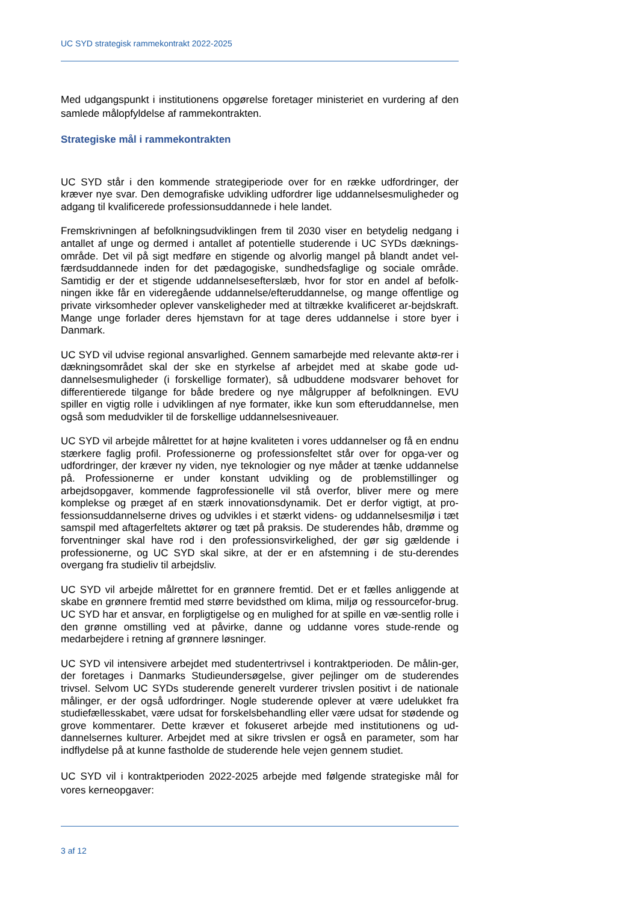UC SYD strategisk rammekontrakt 2022-2025
Med udgangspunkt i institutionens opgørelse foretager ministeriet en vurdering af den samlede målopfyldelse af rammekontrakten.
Strategiske mål i rammekontrakten
UC SYD står i den kommende strategiperiode over for en række udfordringer, der kræver nye svar. Den demografiske udvikling udfordrer lige uddannelsesmuligheder og adgang til kvalificerede professionsuddannede i hele landet.
Fremskrivningen af befolkningsudviklingen frem til 2030 viser en betydelig nedgang i antallet af unge og dermed i antallet af potentielle studerende i UC SYDs dæknings-område. Det vil på sigt medføre en stigende og alvorlig mangel på blandt andet vel-færdsuddannede inden for det pædagogiske, sundhedsfaglige og sociale område. Samtidig er der et stigende uddannelsesefterslæb, hvor for stor en andel af befolk-ningen ikke får en videregående uddannelse/efteruddannelse, og mange offentlige og private virksomheder oplever vanskeligheder med at tiltrække kvalificeret ar-bejdskraft. Mange unge forlader deres hjemstavn for at tage deres uddannelse i store byer i Danmark.
UC SYD vil udvise regional ansvarlighed. Gennem samarbejde med relevante aktø-rer i dækningsområdet skal der ske en styrkelse af arbejdet med at skabe gode ud-dannelsesmuligheder (i forskellige formater), så udbuddene modsvarer behovet for differentierede tilgange for både bredere og nye målgrupper af befolkningen. EVU spiller en vigtig rolle i udviklingen af nye formater, ikke kun som efteruddannelse, men også som medudvikler til de forskellige uddannelsesniveauer.
UC SYD vil arbejde målrettet for at højne kvaliteten i vores uddannelser og få en endnu stærkere faglig profil. Professionerne og professionsfeltet står over for opga-ver og udfordringer, der kræver ny viden, nye teknologier og nye måder at tænke uddannelse på. Professionerne er under konstant udvikling og de problemstillinger og arbejdsopgaver, kommende fagprofessionelle vil stå overfor, bliver mere og mere komplekse og præget af en stærk innovationsdynamik. Det er derfor vigtigt, at pro-fessionsuddannelserne drives og udvikles i et stærkt videns- og uddannelsesmiljø i tæt samspil med aftagerfeltets aktører og tæt på praksis. De studerendes håb, drømme og forventninger skal have rod i den professionsvirkelighed, der gør sig gældende i professionerne, og UC SYD skal sikre, at der er en afstemning i de stu-derendes overgang fra studieliv til arbejdsliv.
UC SYD vil arbejde målrettet for en grønnere fremtid. Det er et fælles anliggende at skabe en grønnere fremtid med større bevidsthed om klima, miljø og ressourcefor-brug. UC SYD har et ansvar, en forpligtigelse og en mulighed for at spille en væ-sentlig rolle i den grønne omstilling ved at påvirke, danne og uddanne vores stude-rende og medarbejdere i retning af grønnere løsninger.
UC SYD vil intensivere arbejdet med studentertrivsel i kontraktperioden. De målin-ger, der foretages i Danmarks Studieundersøgelse, giver pejlinger om de studerendes trivsel. Selvom UC SYDs studerende generelt vurderer trivslen positivt i de nationale målinger, er der også udfordringer. Nogle studerende oplever at være udelukket fra studiefællesskabet, være udsat for forskelsbehandling eller være udsat for stødende og grove kommentarer. Dette kræver et fokuseret arbejde med institutionens og ud-dannelsernes kulturer. Arbejdet med at sikre trivslen er også en parameter, som har indflydelse på at kunne fastholde de studerende hele vejen gennem studiet.
UC SYD vil i kontraktperioden 2022-2025 arbejde med følgende strategiske mål for vores kerneopgaver:
3 af 12